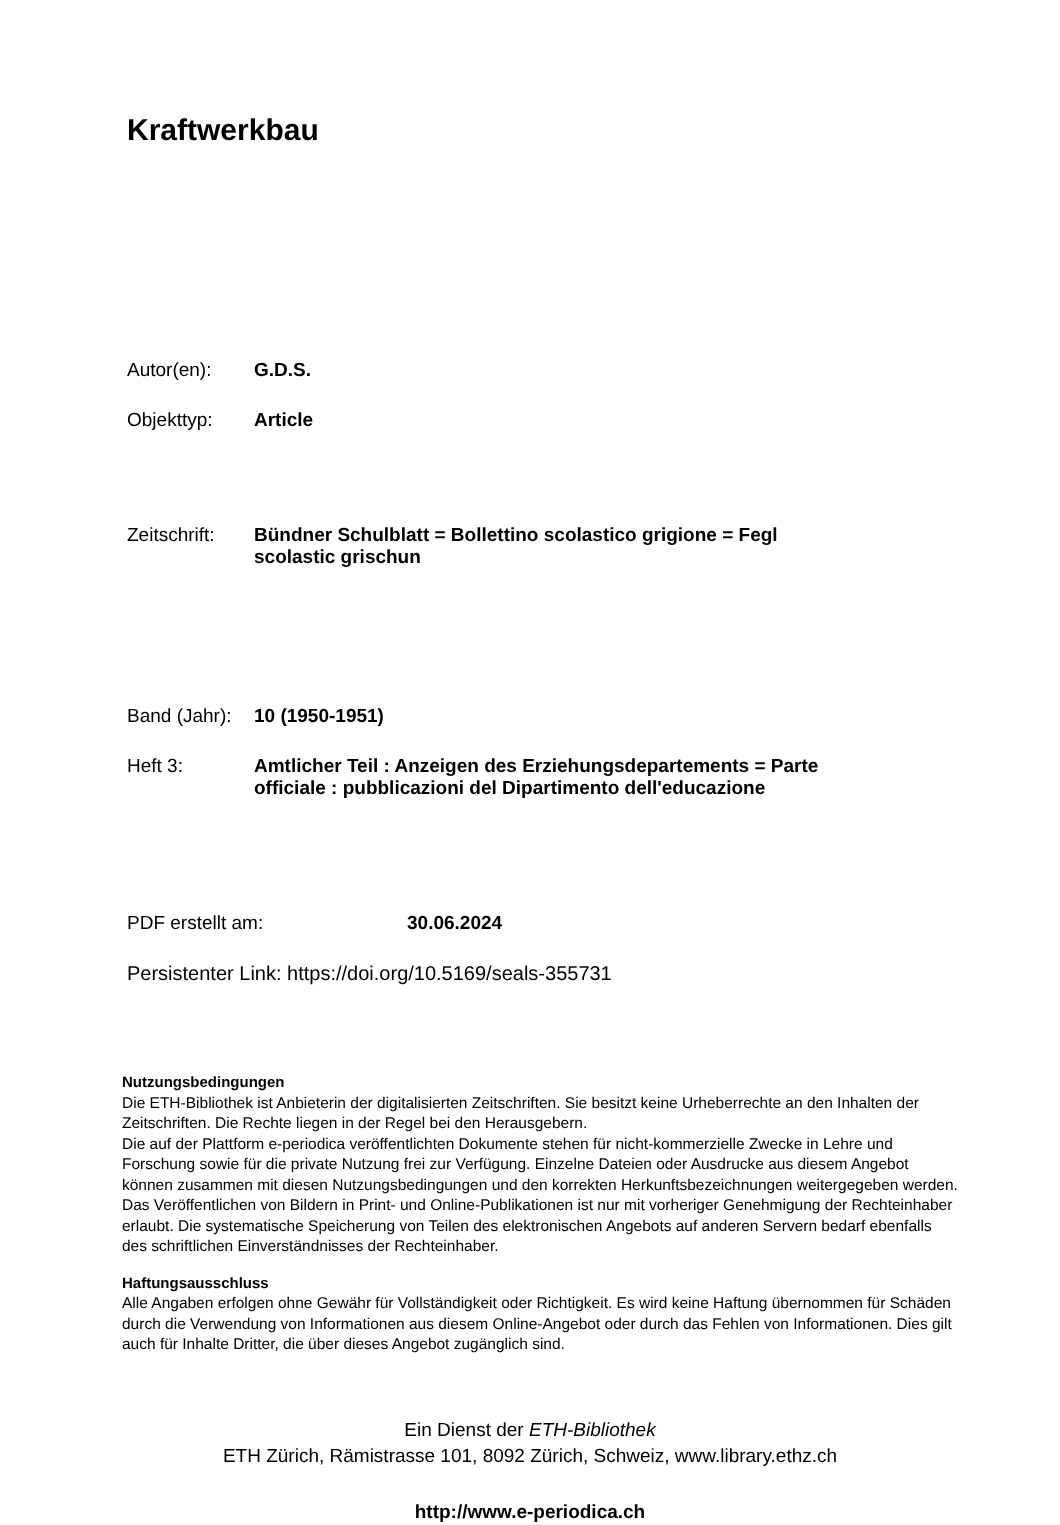Kraftwerkbau
Autor(en): G.D.S.
Objekttyp: Article
Zeitschrift:
Bündner Schulblatt = Bollettino scolastico grigione = Fegl
scolastic grischun
Band (Jahr):
10 (1950-1951)
Heft 3: Amtlicher Teil : Anzeigen des Erziehungsdepartements = Parte
officiale : pubblicazioni del Dipartimento dell'educazione
PDF erstellt am: 30.06.2024
Persistenter Link: https://doi.org/10.5169/seals-355731
Nutzungsbedingungen
Die ETH-Bibliothek ist Anbieterin der digitalisierten Zeitschriften. Sie besitzt keine Urheberrechte an den Inhalten der Zeitschriften. Die Rechte liegen in der Regel bei den Herausgebern.
Die auf der Plattform e-periodica veröffentlichten Dokumente stehen für nicht-kommerzielle Zwecke in Lehre und Forschung sowie für die private Nutzung frei zur Verfügung. Einzelne Dateien oder Ausdrucke aus diesem Angebot können zusammen mit diesen Nutzungsbedingungen und den korrekten Herkunftsbezeichnungen weitergegeben werden.
Das Veröffentlichen von Bildern in Print- und Online-Publikationen ist nur mit vorheriger Genehmigung der Rechteinhaber erlaubt. Die systematische Speicherung von Teilen des elektronischen Angebots auf anderen Servern bedarf ebenfalls des schriftlichen Einverständnisses der Rechteinhaber.
Haftungsausschluss
Alle Angaben erfolgen ohne Gewähr für Vollständigkeit oder Richtigkeit. Es wird keine Haftung übernommen für Schäden durch die Verwendung von Informationen aus diesem Online-Angebot oder durch das Fehlen von Informationen. Dies gilt auch für Inhalte Dritter, die über dieses Angebot zugänglich sind.
Ein Dienst der ETH-Bibliothek
ETH Zürich, Rämistrasse 101, 8092 Zürich, Schweiz, www.library.ethz.ch
http://www.e-periodica.ch